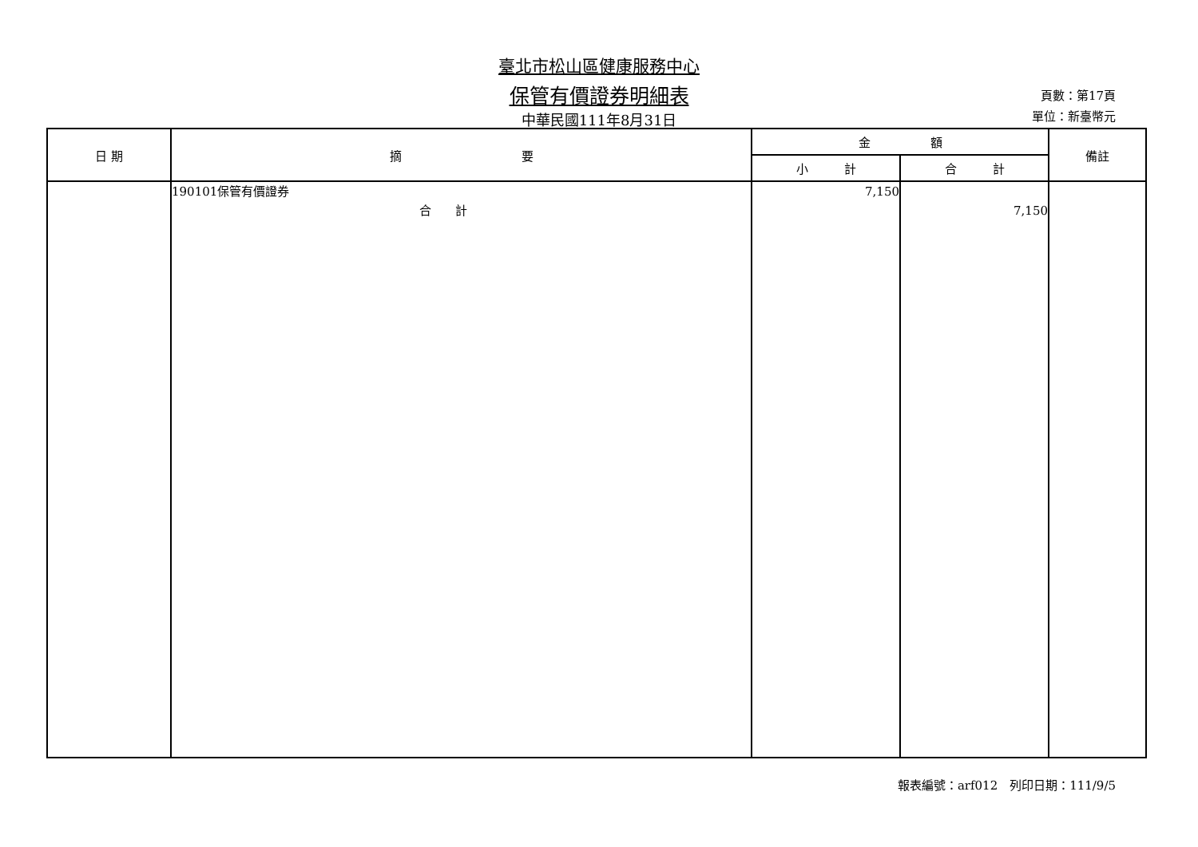臺北市松山區健康服務中心
保管有價證券明細表
中華民國111年8月31日
頁數：第17頁
單位：新臺幣元
| 日 期 | 摘 要 | 金 額 | | 備註 |
| --- | --- | --- | --- | --- |
| | | 小 計 | 合 計 | |
| | 190101保管有價證券 合 計 | 7,150 | 7,150 | |
報表編號：arf012　列印日期：111/9/5